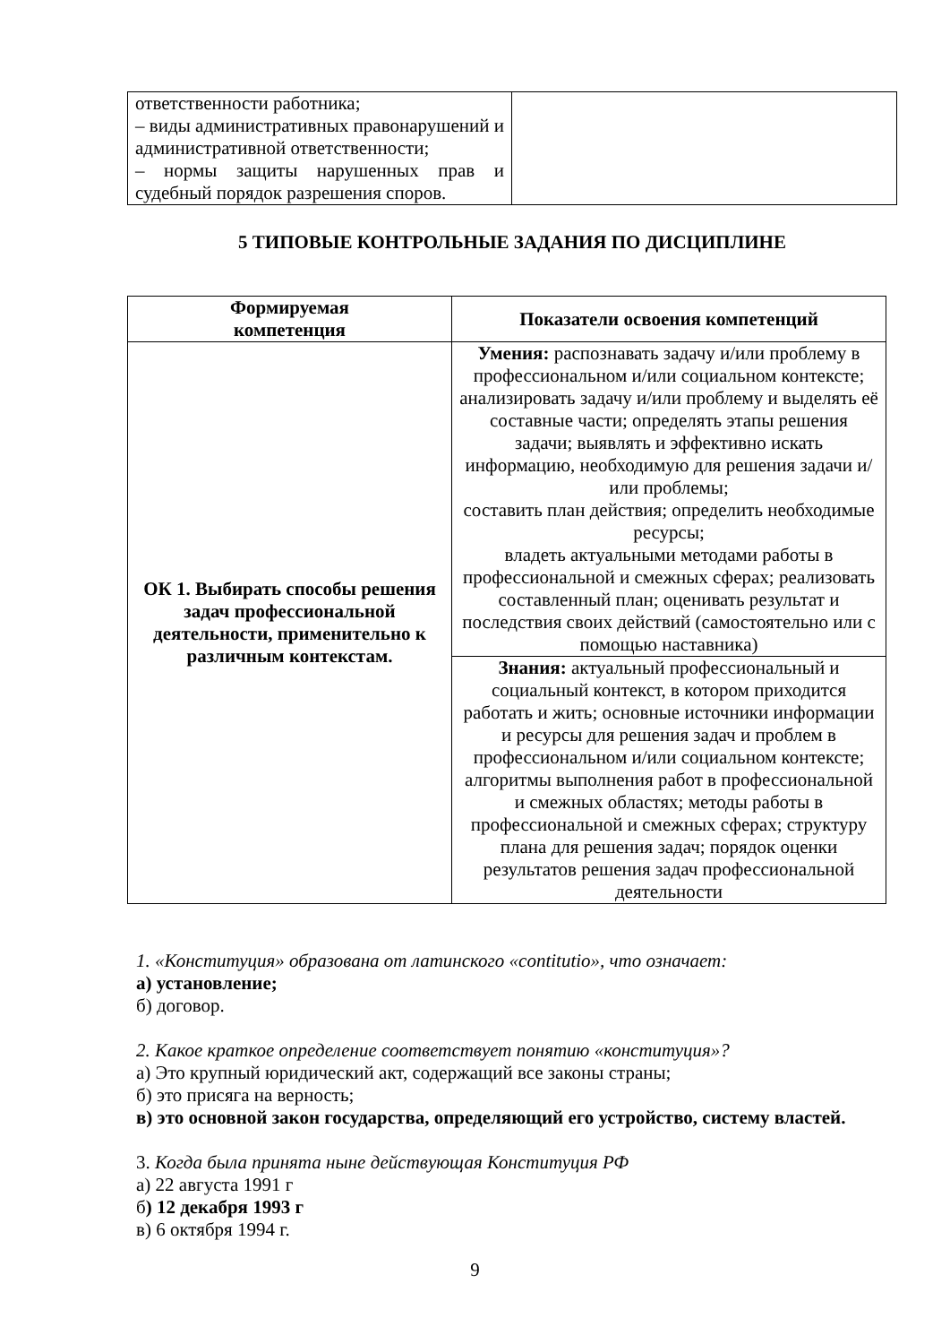| ответственности работника; – виды административных правонарушений и административной ответственности; – нормы защиты нарушенных прав и судебный порядок разрешения споров. | |
5 ТИПОВЫЕ КОНТРОЛЬНЫЕ ЗАДАНИЯ ПО ДИСЦИПЛИНЕ
| Формируемая компетенция | Показатели освоения компетенций |
| --- | --- |
| ОК 1. Выбирать способы решения задач профессиональной деятельности, применительно к различным контекстам. | Умения: распознавать задачу и/или проблему в профессиональном и/или социальном контексте; анализировать задачу и/или проблему и выделять её составные части; определять этапы решения задачи; выявлять и эффективно искать информацию, необходимую для решения задачи и/или проблемы; составить план действия; определить необходимые ресурсы; владеть актуальными методами работы в профессиональной и смежных сферах; реализовать составленный план; оценивать результат и последствия своих действий (самостоятельно или с помощью наставника) |
| | Знания: актуальный профессиональный и социальный контекст, в котором приходится работать и жить; основные источники информации и ресурсы для решения задач и проблем в профессиональном и/или социальном контексте; алгоритмы выполнения работ в профессиональной и смежных областях; методы работы в профессиональной и смежных сферах; структуру плана для решения задач; порядок оценки результатов решения задач профессиональной деятельности |
1. «Конституция» образована от латинского «contitutio», что означает:
а) установление;
б) договор.
2. Какое краткое определение соответствует понятию «конституция»?
а) Это крупный юридический акт, содержащий все законы страны;
б) это присяга на верность;
в) это основной закон государства, определяющий его устройство, систему властей.
3. Когда была принята ныне действующая Конституция РФ
а) 22 августа 1991 г
б) 12 декабря 1993 г
в) 6 октября 1994 г.
9